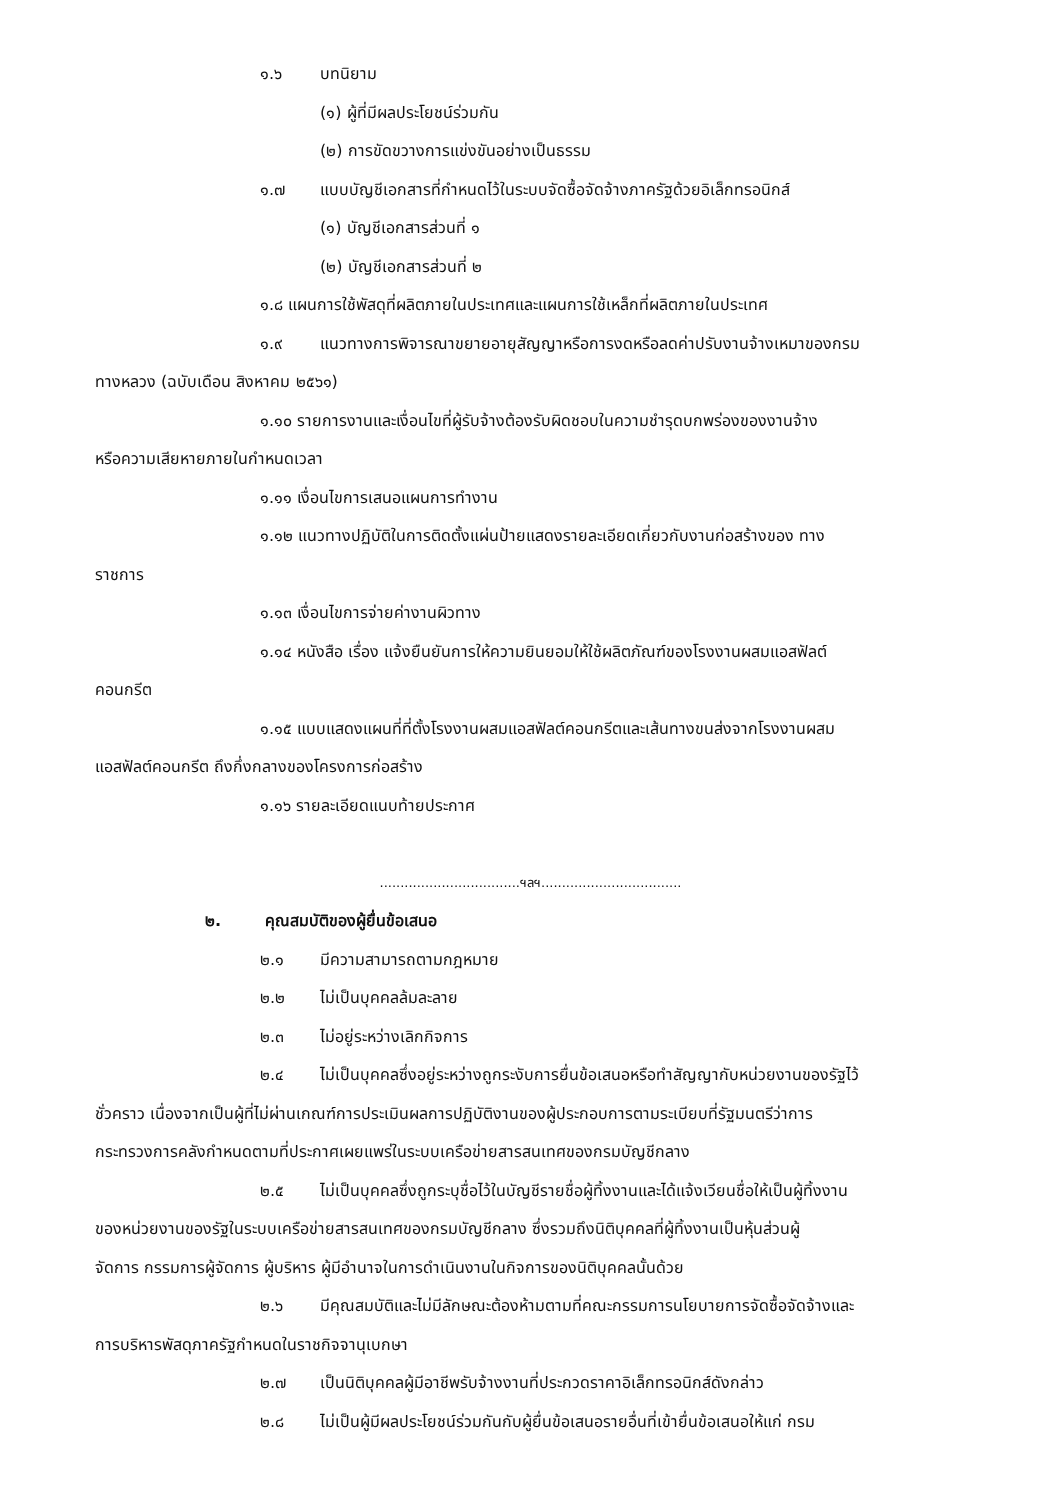๑.๖ บทนิยาม
(๑) ผู้ที่มีผลประโยชน์ร่วมกัน
(๒) การขัดขวางการแข่งขันอย่างเป็นธรรม
๑.๗ แบบบัญชีเอกสารที่กำหนดไว้ในระบบจัดซื้อจัดจ้างภาครัฐด้วยอิเล็กทรอนิกส์
(๑) บัญชีเอกสารส่วนที่ ๑
(๒) บัญชีเอกสารส่วนที่ ๒
๑.๘ แผนการใช้พัสดุที่ผลิตภายในประเทศและแผนการใช้เหล็กที่ผลิตภายในประเทศ
๑.๙ แนวทางการพิจารณาขยายอายุสัญญาหรือการงดหรือลดค่าปรับงานจ้างเหมาของกรม
ทางหลวง (ฉบับเดือน สิงหาคม ๒๕๖๑)
๑.๑๐ รายการงานและเงื่อนไขที่ผู้รับจ้างต้องรับผิดชอบในความชำรุดบกพร่องของงานจ้าง
หรือความเสียหายภายในกำหนดเวลา
๑.๑๑ เงื่อนไขการเสนอแผนการทำงาน
๑.๑๒ แนวทางปฏิบัติในการติดตั้งแผ่นป้ายแสดงรายละเอียดเกี่ยวกับงานก่อสร้างของ ทาง
ราชการ
๑.๑๓ เงื่อนไขการจ่ายค่างานผิวทาง
๑.๑๔ หนังสือ เรื่อง แจ้งยืนยันการให้ความยินยอมให้ใช้ผลิตภัณฑ์ของโรงงานผสมแอสฟัลต์
คอนกรีต
๑.๑๕ แบบแสดงแผนที่ที่ตั้งโรงงานผสมแอสฟัลต์คอนกรีตและเส้นทางขนส่งจากโรงงานผสม
แอสฟัลต์คอนกรีต ถึงกึ่งกลางของโครงการก่อสร้าง
๑.๑๖ รายละเอียดแนบท้ายประกาศ
..................................ฯลฯ..................................
๒. คุณสมบัติของผู้ยื่นข้อเสนอ
๒.๑ มีความสามารถตามกฎหมาย
๒.๒ ไม่เป็นบุคคลล้มละลาย
๒.๓ ไม่อยู่ระหว่างเลิกกิจการ
๒.๔ ไม่เป็นบุคคลซึ่งอยู่ระหว่างถูกระงับการยื่นข้อเสนอหรือทำสัญญากับหน่วยงานของรัฐไว้
ชั่วคราว เนื่องจากเป็นผู้ที่ไม่ผ่านเกณฑ์การประเมินผลการปฏิบัติงานของผู้ประกอบการตามระเบียบที่รัฐมนตรีว่าการ
กระทรวงการคลังกำหนดตามที่ประกาศเผยแพร่ในระบบเครือข่ายสารสนเทศของกรมบัญชีกลาง
๒.๕ ไม่เป็นบุคคลซึ่งถูกระบุชื่อไว้ในบัญชีรายชื่อผู้ทิ้งงานและได้แจ้งเวียนชื่อให้เป็นผู้ทิ้งงาน
ของหน่วยงานของรัฐในระบบเครือข่ายสารสนเทศของกรมบัญชีกลาง ซึ่งรวมถึงนิติบุคคลที่ผู้ทิ้งงานเป็นหุ้นส่วนผู้
จัดการ กรรมการผู้จัดการ ผู้บริหาร ผู้มีอำนาจในการดำเนินงานในกิจการของนิติบุคคลนั้นด้วย
๒.๖ มีคุณสมบัติและไม่มีลักษณะต้องห้ามตามที่คณะกรรมการนโยบายการจัดซื้อจัดจ้างและ
การบริหารพัสดุภาครัฐกำหนดในราชกิจจานุเบกษา
๒.๗ เป็นนิติบุคคลผู้มีอาชีพรับจ้างงานที่ประกวดราคาอิเล็กทรอนิกส์ดังกล่าว
๒.๘ ไม่เป็นผู้มีผลประโยชน์ร่วมกันกับผู้ยื่นข้อเสนอรายอื่นที่เข้ายื่นข้อเสนอให้แก่ กรม